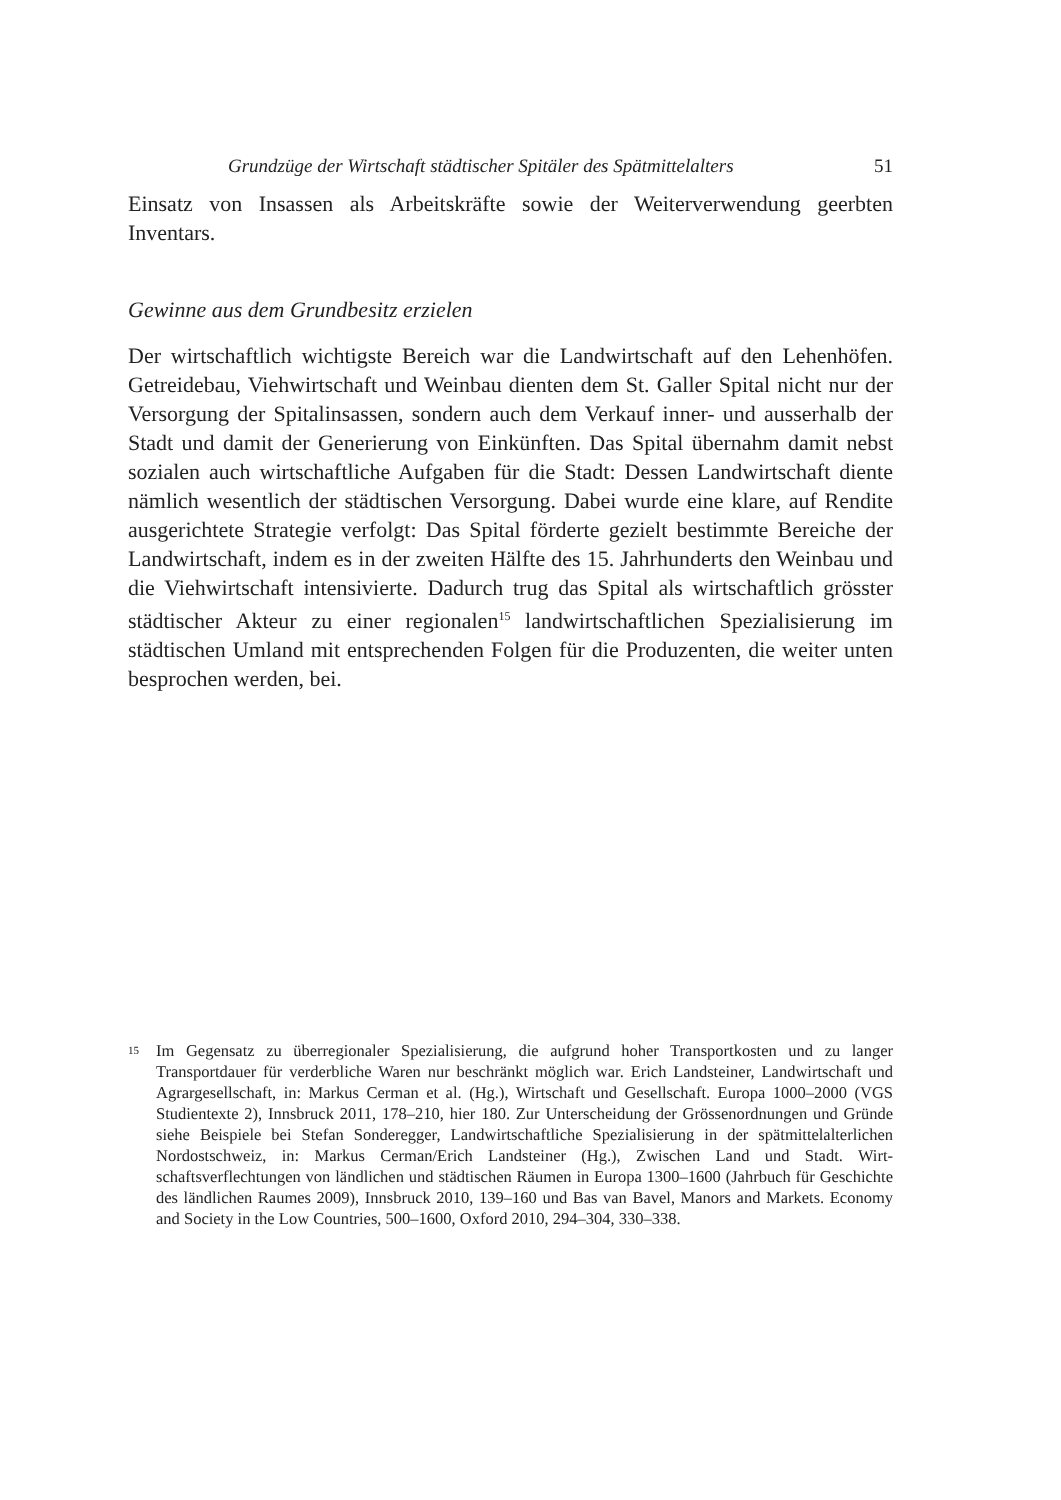Grundzüge der Wirtschaft städtischer Spitäler des Spätmittelalters 51
Einsatz von Insassen als Arbeitskräfte sowie der Weiterverwendung geerbten Inventars.
Gewinne aus dem Grundbesitz erzielen
Der wirtschaftlich wichtigste Bereich war die Landwirtschaft auf den Lehen­höfen. Getreidebau, Viehwirtschaft und Weinbau dienten dem St. Galler Spital nicht nur der Versorgung der Spitalinsassen, sondern auch dem Verkauf inner- und ausserhalb der Stadt und damit der Generierung von Einkünften. Das Spital übernahm damit nebst sozialen auch wirtschaftliche Aufgaben für die Stadt: Dessen Landwirtschaft diente nämlich wesentlich der städtischen Versorgung. Dabei wurde eine klare, auf Rendite ausgerichtete Strategie verfolgt: Das Spital förderte gezielt bestimmte Bereiche der Landwirtschaft, indem es in der zweiten Hälfte des 15. Jahrhunderts den Weinbau und die Viehwirtschaft intensivierte. Dadurch trug das Spital als wirtschaftlich grösster städtischer Akteur zu einer regionalen<sup>15</sup> landwirtschaftlichen Spezialisierung im städtischen Umland mit entsprechenden Folgen für die Produzenten, die weiter unten besprochen wer­den, bei.
15
Im Gegensatz zu überregionaler Spezialisierung, die aufgrund hoher Transportkosten und zu langer Transportdauer für verderbliche Waren nur beschränkt möglich war. Erich Land­steiner, Landwirtschaft und Agrargesellschaft, in: Markus Cerman et al. (Hg.), Wirtschaft und Gesellschaft. Europa 1000–2000 (VGS Studientexte 2), Innsbruck 2011, 178–210, hier 180. Zur Unterscheidung der Grössenordnungen und Gründe siehe Beispiele bei Stefan Sonderegger, Landwirtschaftliche Spezialisierung in der spätmittelalterlichen Nordost­schweiz, in: Markus Cerman/Erich Landsteiner (Hg.), Zwischen Land und Stadt. Wirt­schaftsverflechtungen von ländlichen und städtischen Räumen in Europa 1300–1600 (Jahr­buch für Geschichte des ländlichen Raumes 2009), Innsbruck 2010, 139–160 und Bas van Bavel, Manors and Markets. Economy and Society in the Low Countries, 500–1600, Ox­ford 2010, 294–304, 330–338.